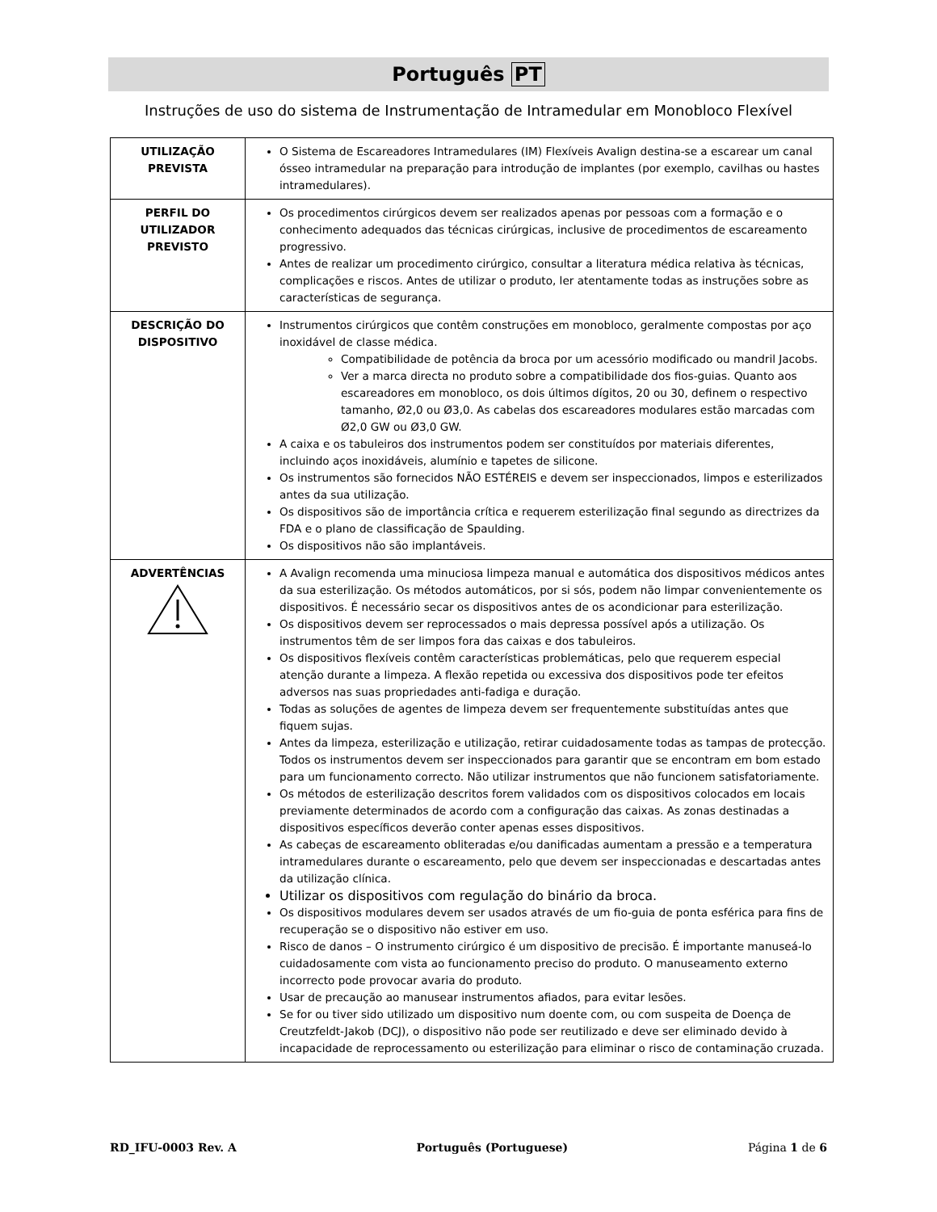Português PT
Instruções de uso do sistema de Instrumentação de Intramedular em Monobloco Flexível
| UTILIZAÇÃO PREVISTA | O Sistema de Escareadores Intramedulares (IM) Flexíveis Avalign destina-se a escarear um canal ósseo intramedular na preparação para introdução de implantes (por exemplo, cavilhas ou hastes intramedulares). |
| PERFIL DO UTILIZADOR PREVISTO | Os procedimentos cirúrgicos devem ser realizados apenas por pessoas com a formação e o conhecimento adequados das técnicas cirúrgicas, inclusive de procedimentos de escareamento progressivo. Antes de realizar um procedimento cirúrgico, consultar a literatura médica relativa às técnicas, complicações e riscos. Antes de utilizar o produto, ler atentamente todas as instruções sobre as características de segurança. |
| DESCRIÇÃO DO DISPOSITIVO | Instrumentos cirúrgicos que contêm construções em monobloco, geralmente compostas por aço inoxidável de classe médica. Compatibilidade de potência da broca por um acessório modificado ou mandril Jacobs. Ver a marca directa no produto sobre a compatibilidade dos fios-guias. Quanto aos escareadores em monobloco, os dois últimos dígitos, 20 ou 30, definem o respectivo tamanho, Ø2,0 ou Ø3,0. As cabelas dos escareadores modulares estão marcadas com Ø2,0 GW ou Ø3,0 GW. A caixa e os tabuleiros dos instrumentos podem ser constituídos por materiais diferentes, incluindo aços inoxidáveis, alumínio e tapetes de silicone. Os instrumentos são fornecidos NÃO ESTÉREIS e devem ser inspeccionados, limpos e esterilizados antes da sua utilização. Os dispositivos são de importância crítica e requerem esterilização final segundo as directrizes da FDA e o plano de classificação de Spaulding. Os dispositivos não são implantáveis. |
| ADVERTÊNCIAS | A Avalign recomenda uma minuciosa limpeza manual e automática dos dispositivos médicos antes da sua esterilização. Os métodos automáticos, por si sós, podem não limpar convenientemente os dispositivos. É necessário secar os dispositivos antes de os acondicionar para esterilização. Os dispositivos devem ser reprocessados o mais depressa possível após a utilização. Os instrumentos têm de ser limpos fora das caixas e dos tabuleiros. Os dispositivos flexíveis contêm características problemáticas, pelo que requerem especial atenção durante a limpeza. A flexão repetida ou excessiva dos dispositivos pode ter efeitos adversos nas suas propriedades anti-fadiga e duração. Todas as soluções de agentes de limpeza devem ser frequentemente substituídas antes que fiquem sujas. Antes da limpeza, esterilização e utilização, retirar cuidadosamente todas as tampas de protecção. Todos os instrumentos devem ser inspeccionados para garantir que se encontram em bom estado para um funcionamento correcto. Não utilizar instrumentos que não funcionem satisfatoriamente. Os métodos de esterilização descritos forem validados com os dispositivos colocados em locais previamente determinados de acordo com a configuração das caixas. As zonas destinadas a dispositivos específicos deverão conter apenas esses dispositivos. As cabeças de escareamento obliteradas e/ou danificadas aumentam a pressão e a temperatura intramedulares durante o escareamento, pelo que devem ser inspeccionadas e descartadas antes da utilização clínica. Utilizar os dispositivos com regulação do binário da broca. Os dispositivos modulares devem ser usados através de um fio-guia de ponta esférica para fins de recuperação se o dispositivo não estiver em uso. Risco de danos – O instrumento cirúrgico é um dispositivo de precisão. É importante manuseá-lo cuidadosamente com vista ao funcionamento preciso do produto. O manuseamento externo incorrecto pode provocar avaria do produto. Usar de precaução ao manusear instrumentos afiados, para evitar lesões. Se for ou tiver sido utilizado um dispositivo num doente com, ou com suspeita de Doença de Creutzfeldt-Jakob (DCJ), o dispositivo não pode ser reutilizado e deve ser eliminado devido à incapacidade de reprocessamento ou esterilização para eliminar o risco de contaminação cruzada. |
RD_IFU-0003 Rev. A Português (Portuguese) Página 1 de 6